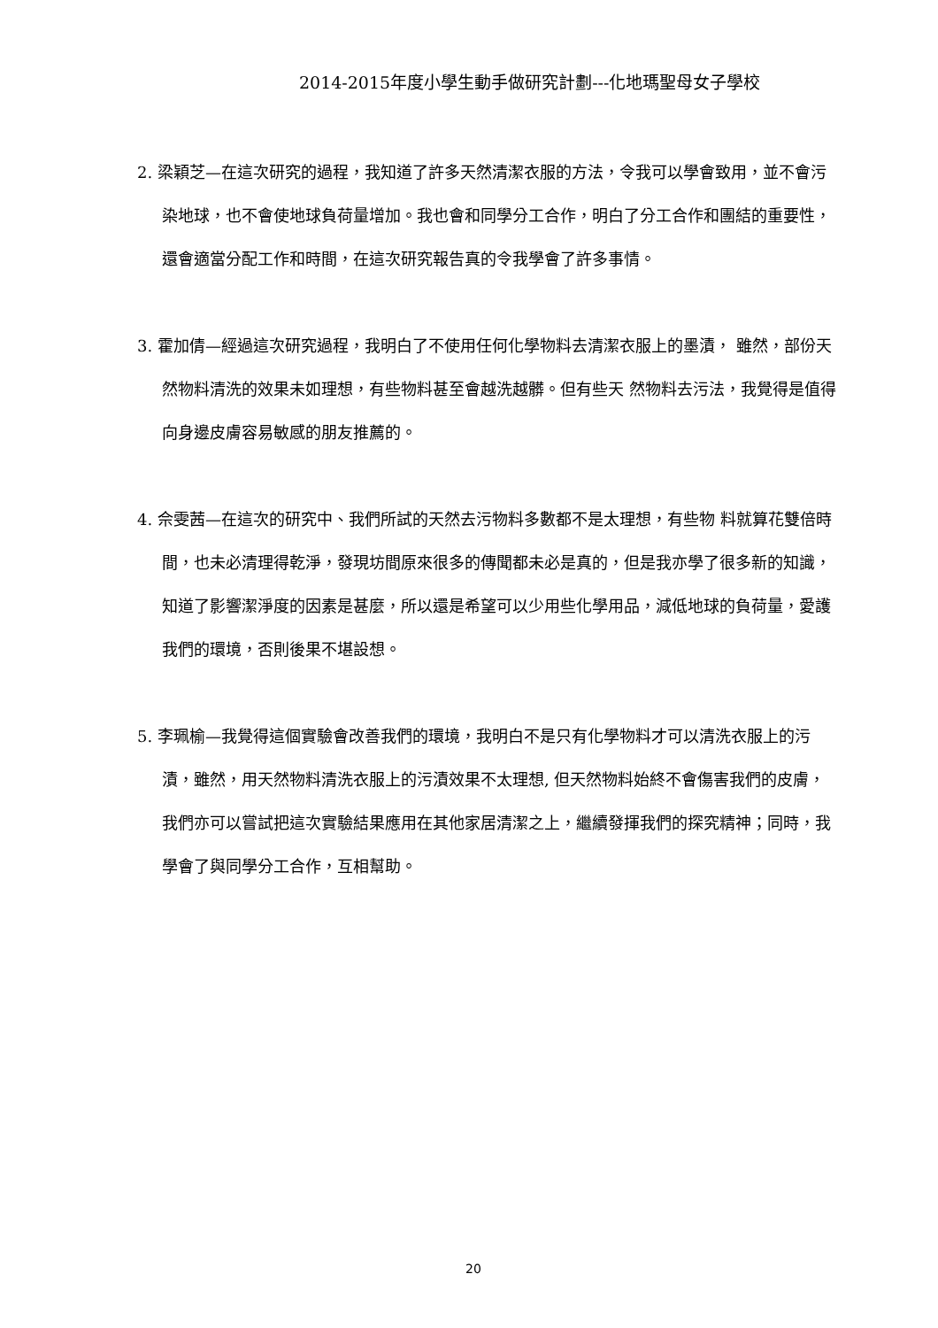2014-2015年度小學生動手做研究計劃---化地瑪聖母女子學校
2. 梁穎芝—在這次研究的過程，我知道了許多天然清潔衣服的方法，令我可以學會致用，並不會污染地球，也不會使地球負荷量增加。我也會和同學分工合作，明白了分工合作和團結的重要性，還會適當分配工作和時間，在這次研究報告真的令我學會了許多事情。
3. 霍加倩—經過這次研究過程，我明白了不使用任何化學物料去清潔衣服上的墨漬， 雖然，部份天然物料清洗的效果未如理想，有些物料甚至會越洗越髒。但有些天 然物料去污法，我覺得是值得向身邊皮膚容易敏感的朋友推薦的。
4. 佘雯茜—在這次的研究中、我們所試的天然去污物料多數都不是太理想，有些物 料就算花雙倍時間，也未必清理得乾淨，發現坊間原來很多的傳聞都未必是真的，但是我亦學了很多新的知識，知道了影響潔淨度的因素是甚麼，所以還是希望可以少用些化學用品，減低地球的負荷量，愛護我們的環境，否則後果不堪設想。
5. 李珮榆—我覺得這個實驗會改善我們的環境，我明白不是只有化學物料才可以清洗衣服上的污漬，雖然，用天然物料清洗衣服上的污漬效果不太理想, 但天然物料始終不會傷害我們的皮膚，我們亦可以嘗試把這次實驗結果應用在其他家居清潔之上，繼續發揮我們的探究精神；同時，我學會了與同學分工合作，互相幫助。
20